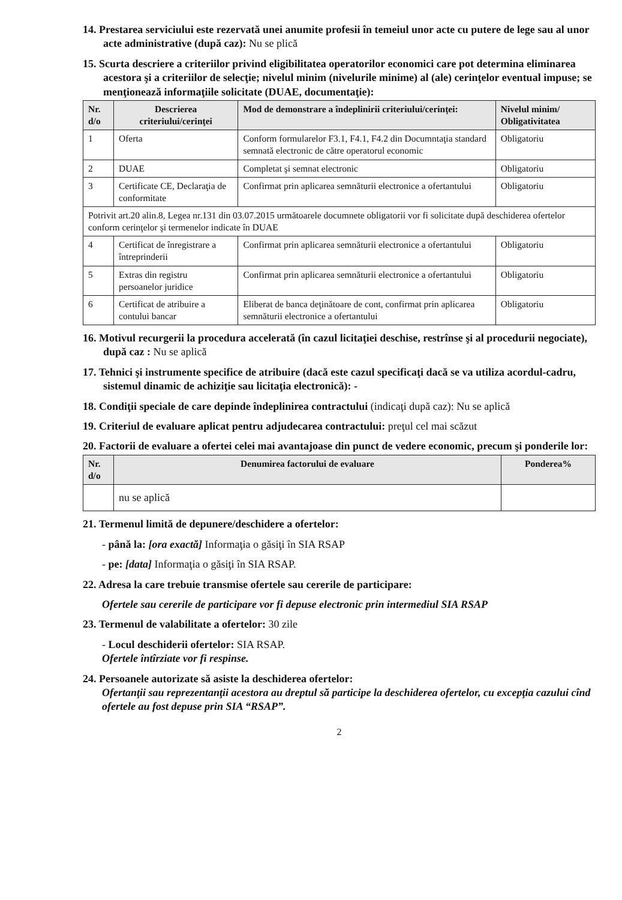14. Prestarea serviciului este rezervată unei anumite profesii în temeiul unor acte cu putere de lege sau al unor acte administrative (după caz): Nu se plică
15. Scurta descriere a criteriilor privind eligibilitatea operatorilor economici care pot determina eliminarea acestora şi a criteriilor de selecţie; nivelul minim (nivelurile minime) al (ale) cerinţelor eventual impuse; se menţionează informaţiile solicitate (DUAE, documentaţie):
| Nr. d/o | Descrierea criteriului/cerinţei | Mod de demonstrare a îndeplinirii criteriului/cerinţei: | Nivelul minim/ Obligativitatea |
| --- | --- | --- | --- |
| 1 | Oferta | Conform formularelor F3.1, F4.1, F4.2 din Documntaţia standard semnată electronic de către operatorul economic | Obligatoriu |
| 2 | DUAE | Completat şi semnat electronic | Obligatoriu |
| 3 | Certificate CE, Declaraţia de conformitate | Confirmat prin aplicarea semnăturii electronice a ofertantului | Obligatoriu |
| Potrivit art.20 alin.8, Legea nr.131 din 03.07.2015 următoarele documnete obligatorii vor fi solicitate după deschiderea ofertelor conform cerinţelor şi termenelor indicate în DUAE | | | |
| 4 | Certificat de înregistrare a întreprinderii | Confirmat prin aplicarea semnăturii electronice a ofertantului | Obligatoriu |
| 5 | Extras din registru persoanelor juridice | Confirmat prin aplicarea semnăturii electronice a ofertantului | Obligatoriu |
| 6 | Certificat de atribuire a contului bancar | Eliberat de banca deţinătoare de cont, confirmat prin aplicarea semnăturii electronice a ofertantului | Obligatoriu |
16. Motivul recurgerii la procedura accelerată (în cazul licitaţiei deschise, restrînse şi al procedurii negociate), după caz : Nu se aplică
17. Tehnici şi instrumente specifice de atribuire (dacă este cazul specificaţi dacă se va utiliza acordul-cadru, sistemul dinamic de achiziţie sau licitaţia electronică): -
18. Condiţii speciale de care depinde îndeplinirea contractului (indicaţi după caz): Nu se aplică
19. Criteriul de evaluare aplicat pentru adjudecarea contractului: preţul cel mai scăzut
20. Factorii de evaluare a ofertei celei mai avantajoase din punct de vedere economic, precum şi ponderile lor:
| Nr. d/o | Denumirea factorului de evaluare | Ponderea% |
| --- | --- | --- |
| | nu se aplică | |
21. Termenul limită de depunere/deschidere a ofertelor:
- până la: [ora exactă] Informaţia o găsiţi în SIA RSAP
- pe: [data] Informaţia o găsiţi în SIA RSAP.
22. Adresa la care trebuie transmise ofertele sau cererile de participare:
Ofertele sau cererile de participare vor fi depuse electronic prin intermediul SIA RSAP
23. Termenul de valabilitate a ofertelor: 30 zile
- Locul deschiderii ofertelor: SIA RSAP.
Ofertele întîrziate vor fi respinse.
24. Persoanele autorizate să asiste la deschiderea ofertelor:
Ofertanţii sau reprezentanţii acestora au dreptul să participe la deschiderea ofertelor, cu excepţia cazului cînd ofertele au fost depuse prin SIA “RSAP”.
2